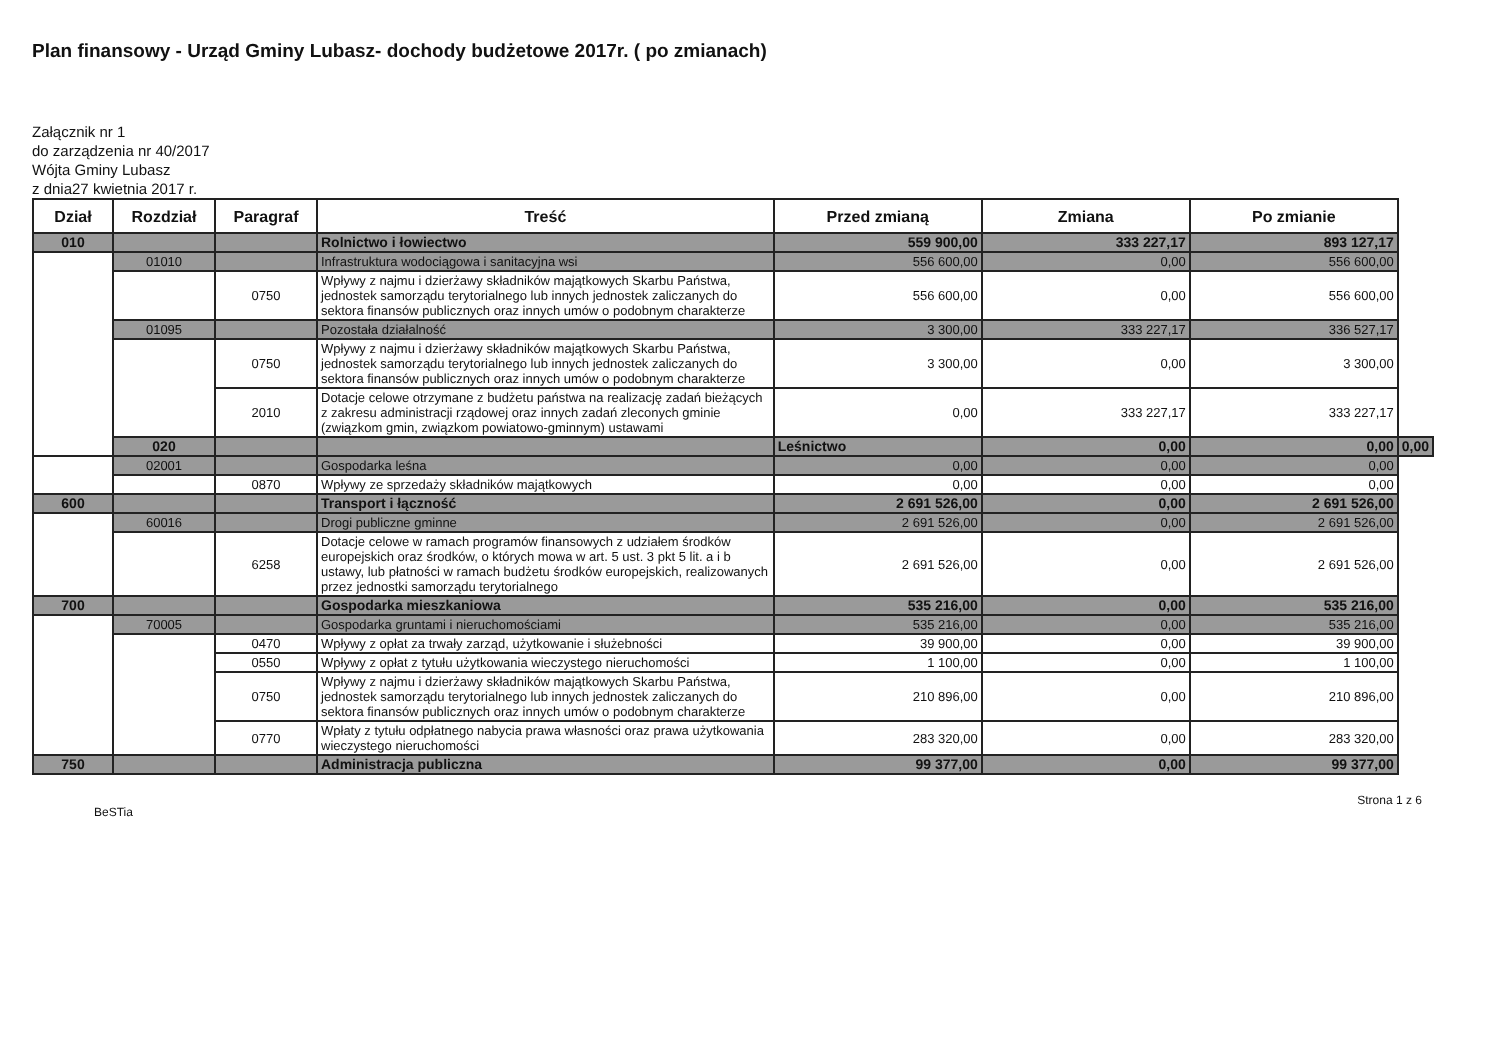Plan finansowy - Urząd Gminy Lubasz- dochody budżetowe 2017r. ( po zmianach)
Załącznik nr 1
do zarządzenia nr 40/2017
Wójta Gminy Lubasz
z dnia27 kwietnia 2017 r.
| Dział | Rozdział | Paragraf | Treść | Przed zmianą | Zmiana | Po zmianie | |
| --- | --- | --- | --- | --- | --- | --- | --- |
| 010 | | | Rolnictwo i łowiectwo | 559 900,00 | 333 227,17 | 893 127,17 | |
| | 01010 | | Infrastruktura wodociągowa i sanitacyjna wsi | 556 600,00 | 0,00 | 556 600,00 | |
| | | 0750 | Wpływy z najmu i dzierżawy składników majątkowych Skarbu Państwa, jednostek samorządu terytorialnego lub innych jednostek zaliczanych do sektora finansów publicznych oraz innych umów o podobnym charakterze | 556 600,00 | 0,00 | 556 600,00 | |
| | 01095 | | Pozostała działalność | 3 300,00 | 333 227,17 | 336 527,17 | |
| | | 0750 | Wpływy z najmu i dzierżawy składników majątkowych Skarbu Państwa, jednostek samorządu terytorialnego lub innych jednostek zaliczanych do sektora finansów publicznych oraz innych umów o podobnym charakterze | 3 300,00 | 0,00 | 3 300,00 | |
| | | 2010 | Dotacje celowe otrzymane z budżetu państwa na realizację zadań bieżących z zakresu administracji rządowej oraz innych zadań zleconych gminie (związkom gmin, związkom powiatowo-gminnym) ustawami | 0,00 | 333 227,17 | 333 227,17 | |
| | 020 | | | Leśnictwo | 0,00 | 0,00 | 0,00 |
| | 02001 | | Gospodarka leśna | 0,00 | 0,00 | 0,00 | |
| | | 0870 | Wpływy ze sprzedaży składników majątkowych | 0,00 | 0,00 | 0,00 | |
| 600 | | | Transport i łączność | 2 691 526,00 | 0,00 | 2 691 526,00 | |
| | 60016 | | Drogi publiczne gminne | 2 691 526,00 | 0,00 | 2 691 526,00 | |
| | | 6258 | Dotacje celowe w ramach programów finansowych z udziałem środków europejskich oraz środków, o których mowa w art. 5 ust. 3 pkt 5 lit. a i b ustawy, lub płatności w ramach budżetu środków europejskich, realizowanych przez jednostki samorządu terytorialnego | 2 691 526,00 | 0,00 | 2 691 526,00 | |
| 700 | | | Gospodarka mieszkaniowa | 535 216,00 | 0,00 | 535 216,00 | |
| | 70005 | | Gospodarka gruntami i nieruchomościami | 535 216,00 | 0,00 | 535 216,00 | |
| | | 0470 | Wpływy z opłat za trwały zarząd, użytkowanie i służebności | 39 900,00 | 0,00 | 39 900,00 | |
| | | 0550 | Wpływy z opłat z tytułu użytkowania wieczystego nieruchomości | 1 100,00 | 0,00 | 1 100,00 | |
| | | 0750 | Wpływy z najmu i dzierżawy składników majątkowych Skarbu Państwa, jednostek samorządu terytorialnego lub innych jednostek zaliczanych do sektora finansów publicznych oraz innych umów o podobnym charakterze | 210 896,00 | 0,00 | 210 896,00 | |
| | | 0770 | Wpłaty z tytułu odpłatnego nabycia prawa własności oraz prawa użytkowania wieczystego nieruchomości | 283 320,00 | 0,00 | 283 320,00 | |
| 750 | | | Administracja publiczna | 99 377,00 | 0,00 | 99 377,00 | |
BeSTia Strona 1 z 6